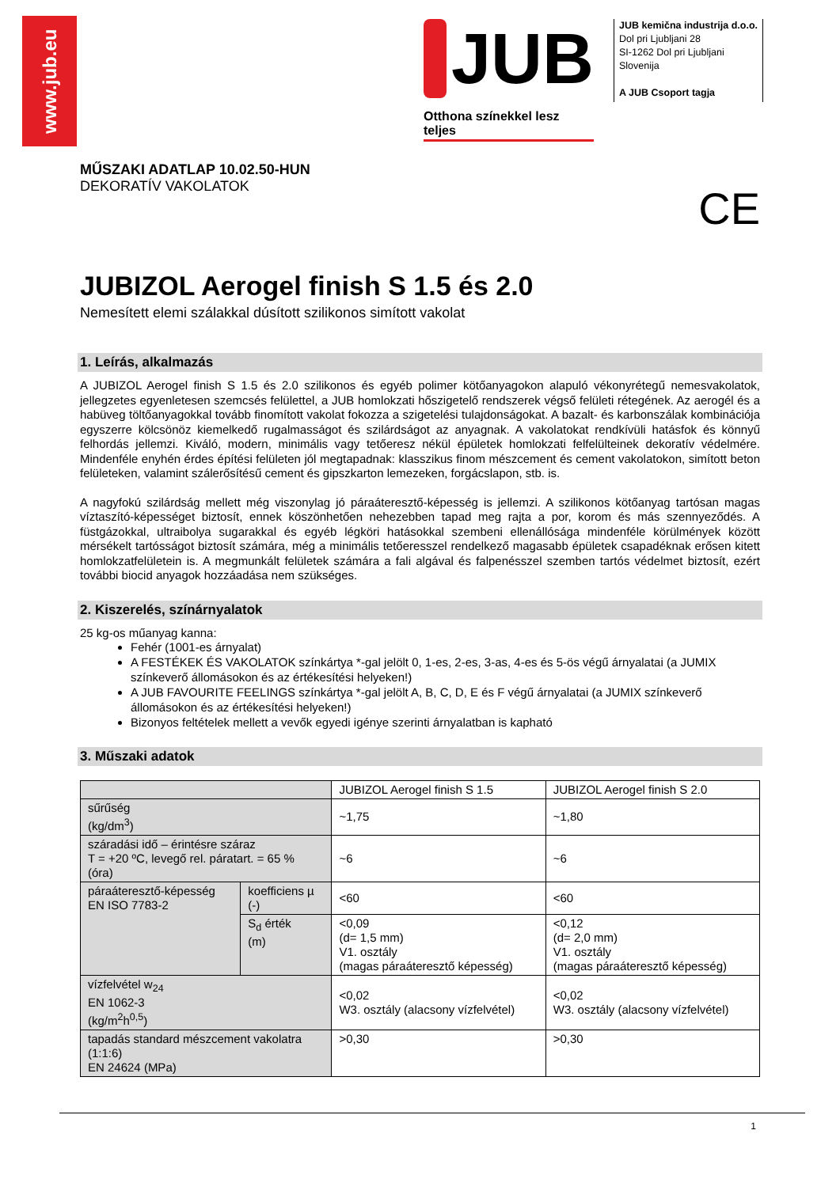www.jub.eu
JUB
Otthona színekkel lesz teljes
JUB kemična industrija d.o.o.
Dol pri Ljubljani 28
SI-1262 Dol pri Ljubljani
Slovenija
A JUB Csoport tagja
MŰSZAKI ADATLAP 10.02.50-HUN
DEKORATÍV VAKOLATOK
CE
JUBIZOL Aerogel finish S 1.5 és 2.0
Nemesített elemi szálakkal dúsított szilikonos simított vakolat
1. Leírás, alkalmazás
A JUBIZOL Aerogel finish S 1.5 és 2.0 szilikonos és egyéb polimer kötőanyagokon alapuló vékonyrétegű nemesvakolatok, jellegzetes egyenletesen szemcsés felülettel, a JUB homlokzati hőszigetelő rendszerek végső felületi rétegének. Az aerogél és a habüveg töltőanyagokkal tovább finomított vakolat fokozza a szigetelési tulajdonságokat. A bazalt- és karbonszálak kombinációja egyszerre kölcsönöz kiemelkedő rugalmasságot és szilárdságot az anyagnak. A vakolatokat rendkívüli hatásfok és könnyű felhordás jellemzi. Kiváló, modern, minimális vagy tetőeresz nékül épületek homlokzati felfelülteinek dekoratív védelmére. Mindenféle enyhén érdes építési felületen jól megtapadnak: klasszikus finom mészcement és cement vakolatokon, simított beton felületeken, valamint szálerősítésű cement és gipszkarton lemezeken, forgácslapon, stb. is.
A nagyfokú szilárdság mellett még viszonylag jó páraáteresztő-képesség is jellemzi. A szilikonos kötőanyag tartósan magas víztaszító-képességet biztosít, ennek köszönhetően nehezebben tapad meg rajta a por, korom és más szennyeződés. A füstgázokkal, ultraibolya sugarakkal és egyéb légköri hatásokkal szembeni ellenállósága mindenféle körülmények között mérsékelt tartósságot biztosít számára, még a minimális tetőeresszel rendelkező magasabb épületek csapadéknak erősen kitett homlokzatfelületein is. A megmunkált felületek számára a fali algával és falpenésszel szemben tartós védelmet biztosít, ezért további biocid anyagok hozzáadása nem szükséges.
2. Kiszerelés, színárnyalatok
25 kg-os műanyag kanna:
Fehér (1001-es árnyalat)
A FESTÉKEK ÉS VAKOLATOK színkártya *-gal jelölt 0, 1-es, 2-es, 3-as, 4-es és 5-ös végű árnyalatai (a JUMIX színkeverő állomásokon és az értékesítési helyeken!)
A JUB FAVOURITE FEELINGS színkártya *-gal jelölt A, B, C, D, E és F végű árnyalatai (a JUMIX színkeverő állomásokon és az értékesítési helyeken!)
Bizonyos feltételek mellett a vevők egyedi igénye szerinti árnyalatban is kapható
3. Műszaki adatok
| | | JUBIZOL Aerogel finish S 1.5 | JUBIZOL Aerogel finish S 2.0 |
| sűrűség (kg/dm<sup>3</sup>) | | ~1,75 | ~1,80 |
| száradási idő – érintésre száraz T = +20 ºC, levegő rel. páratart. = 65 % (óra) | | ~6 | ~6 |
| páraáteresztő-képesség EN ISO 7783-2 | koefficiens µ (-) | <60 | <60 |
| | S<sub>d</sub> érték (m) | <0,09 (d= 1,5 mm) V1. osztály (magas páraáteresztő képesség) | <0,12 (d= 2,0 mm) V1. osztály (magas páraáteresztő képesség) |
| vízfelvétel w<sub>24</sub> EN 1062-3 (kg/m<sup>2</sup>h<sup>0,5</sup>) | | <0,02 W3. osztály (alacsony vízfelvétel) | <0,02 W3. osztály (alacsony vízfelvétel) |
| tapadás standard mészcement vakolatra (1:1:6) EN 24624 (MPa) | | >0,30 | >0,30 |
1